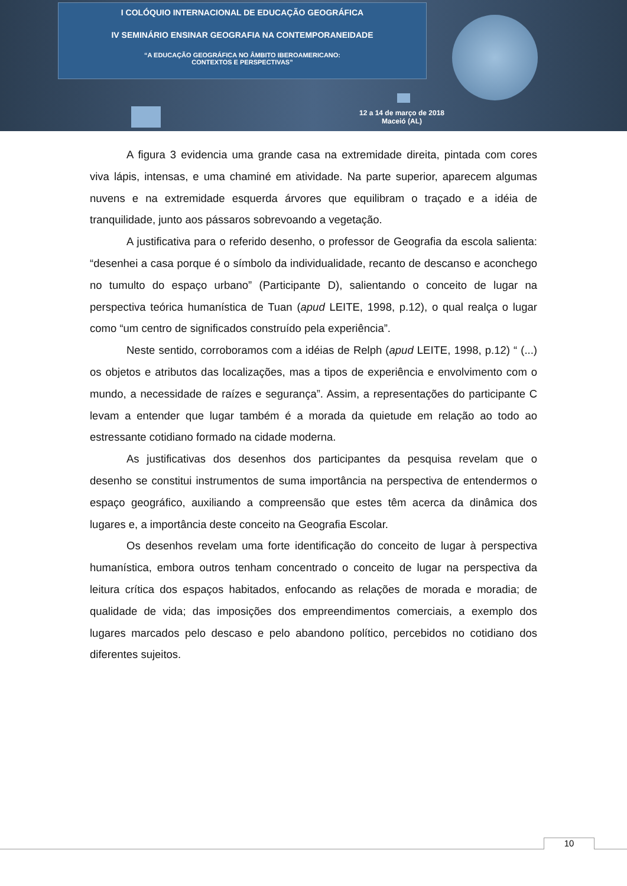I COLÓQUIO INTERNACIONAL DE EDUCAÇÃO GEOGRÁFICA
IV SEMINÁRIO ENSINAR GEOGRAFIA NA CONTEMPORANEIDADE
“A EDUCAÇÃO GEOGRÁFICA NO ÂMBITO IBEROAMERICANO:
CONTEXTOS E PERSPECTIVAS”
12 a 14 de março de 2018
Maceió (AL)
A figura 3 evidencia uma grande casa na extremidade direita, pintada com cores viva lápis, intensas, e uma chaminé em atividade. Na parte superior, aparecem algumas nuvens e na extremidade esquerda árvores que equilibram o traçado e a idéia de tranquilidade, junto aos pássaros sobrevoando a vegetação.
A justificativa para o referido desenho, o professor de Geografia da escola salienta: “desenhei a casa porque é o símbolo da individualidade, recanto de descanso e aconchego no tumulto do espaço urbano” (Participante D), salientando o conceito de lugar na perspectiva teórica humanística de Tuan (apud LEITE, 1998, p.12), o qual realça o lugar como “um centro de significados construído pela experiência”.
Neste sentido, corroboramos com a idéias de Relph (apud LEITE, 1998, p.12) “ (...) os objetos e atributos das localizações, mas a tipos de experiência e envolvimento com o mundo, a necessidade de raízes e segurança”. Assim, a representações do participante C levam a entender que lugar também é a morada da quietude em relação ao todo ao estressante cotidiano formado na cidade moderna.
As justificativas dos desenhos dos participantes da pesquisa revelam que o desenho se constitui instrumentos de suma importância na perspectiva de entendermos o espaço geográfico, auxiliando a compreensão que estes têm acerca da dinâmica dos lugares e, a importância deste conceito na Geografia Escolar.
Os desenhos revelam uma forte identificação do conceito de lugar à perspectiva humanística, embora outros tenham concentrado o conceito de lugar na perspectiva da leitura crítica dos espaços habitados, enfocando as relações de morada e moradia; de qualidade de vida; das imposições dos empreendimentos comerciais, a exemplo dos lugares marcados pelo descaso e pelo abandono político, percebidos no cotidiano dos diferentes sujeitos.
10